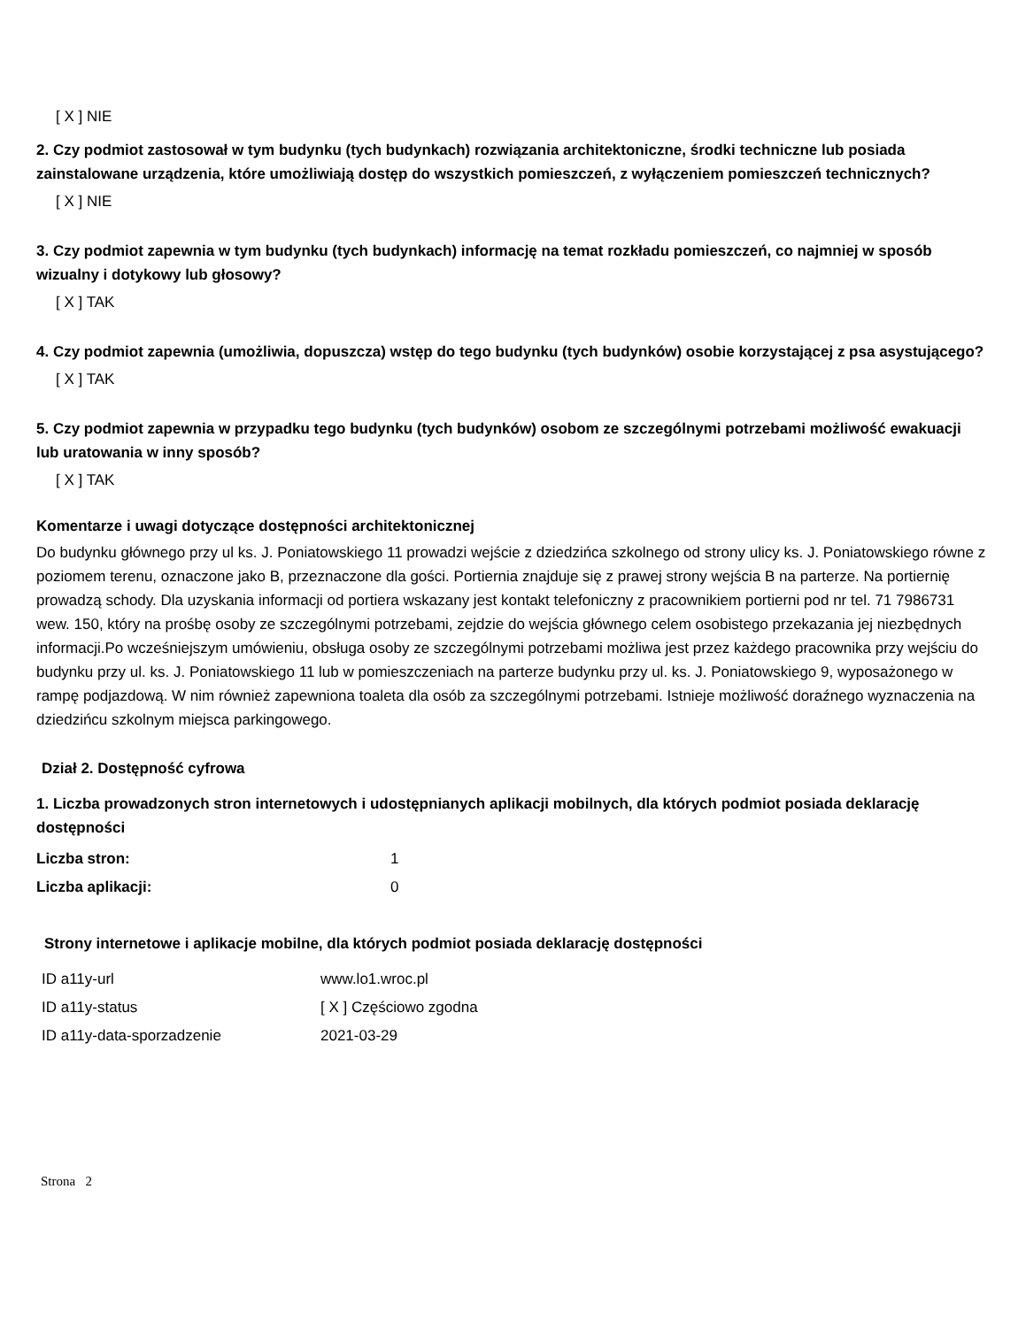[ X ] NIE
2. Czy podmiot zastosował w tym budynku (tych budynkach) rozwiązania architektoniczne, środki techniczne lub posiada zainstalowane urządzenia, które umożliwiają dostęp do wszystkich pomieszczeń, z wyłączeniem pomieszczeń technicznych?
[ X ] NIE
3. Czy podmiot zapewnia w tym budynku (tych budynkach) informację na temat rozkładu pomieszczeń, co najmniej w sposób wizualny i dotykowy lub głosowy?
[ X ] TAK
4. Czy podmiot zapewnia (umożliwia, dopuszcza) wstęp do tego budynku (tych budynków) osobie korzystającej z psa asystującego?
[ X ] TAK
5. Czy podmiot zapewnia w przypadku tego budynku (tych budynków) osobom ze szczególnymi potrzebami możliwość ewakuacji lub uratowania w inny sposób?
[ X ] TAK
Komentarze i uwagi dotyczące dostępności architektonicznej
Do budynku głównego przy ul ks. J. Poniatowskiego 11 prowadzi wejście z dziedzińca szkolnego od strony ulicy ks. J. Poniatowskiego równe z poziomem terenu, oznaczone jako B, przeznaczone dla gości. Portiernia znajduje się z prawej strony wejścia B na parterze. Na portiernię prowadzą schody. Dla uzyskania informacji od portiera wskazany jest kontakt telefoniczny z pracownikiem portierni pod nr tel. 71 7986731 wew. 150, który na prośbę osoby ze szczególnymi potrzebami, zejdzie do wejścia głównego celem osobistego przekazania jej niezbędnych informacji.Po wcześniejszym umówieniu, obsługa osoby ze szczególnymi potrzebami możliwa jest przez każdego pracownika przy wejściu do budynku przy ul. ks. J. Poniatowskiego 11 lub w pomieszczeniach na parterze budynku przy ul. ks. J. Poniatowskiego 9, wyposażonego w rampę podjazdową. W nim również zapewniona toaleta dla osób za szczególnymi potrzebami. Istnieje możliwość doraźnego wyznaczenia na dziedzińcu szkolnym miejsca parkingowego.
Dział 2. Dostępność cyfrowa
1. Liczba prowadzonych stron internetowych i udostępnianych aplikacji mobilnych, dla których podmiot posiada deklarację dostępności
| Liczba stron: | 1 |
| Liczba aplikacji: | 0 |
Strony internetowe i aplikacje mobilne, dla których podmiot posiada deklarację dostępności
| ID a11y-url | www.lo1.wroc.pl |
| ID a11y-status | [ X ] Częściowo zgodna |
| ID a11y-data-sporzadzenie | 2021-03-29 |
Strona 2